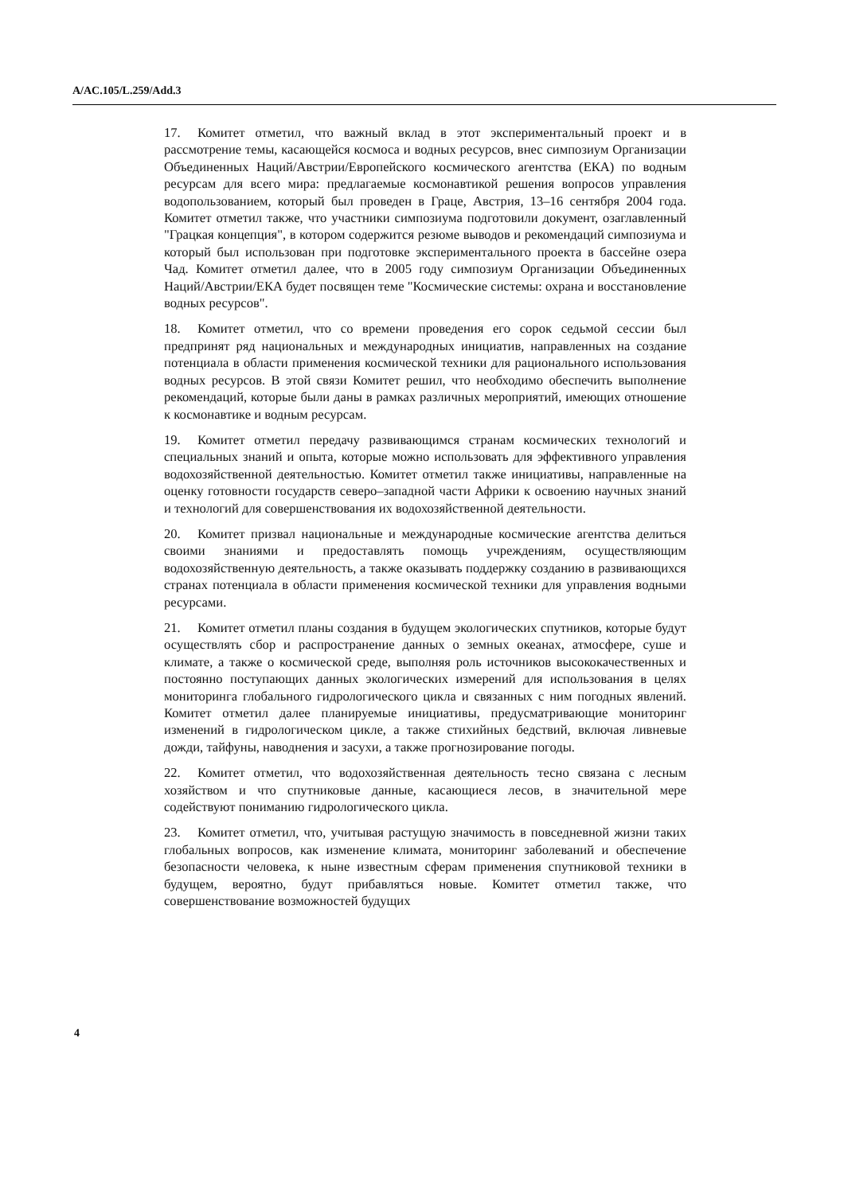A/AC.105/L.259/Add.3
17. Комитет отметил, что важный вклад в этот экспериментальный проект и в рассмотрение темы, касающейся космоса и водных ресурсов, внес симпозиум Организации Объединенных Наций/Австрии/Европейского космического агентства (ЕКА) по водным ресурсам для всего мира: предлагаемые космонавтикой решения вопросов управления водопользованием, который был проведен в Граце, Австрия, 13–16 сентября 2004 года. Комитет отметил также, что участники симпозиума подготовили документ, озаглавленный "Грацкая концепция", в котором содержится резюме выводов и рекомендаций симпозиума и который был использован при подготовке экспериментального проекта в бассейне озера Чад. Комитет отметил далее, что в 2005 году симпозиум Организации Объединенных Наций/Австрии/ЕКА будет посвящен теме "Космические системы: охрана и восстановление водных ресурсов".
18. Комитет отметил, что со времени проведения его сорок седьмой сессии был предпринят ряд национальных и международных инициатив, направленных на создание потенциала в области применения космической техники для рационального использования водных ресурсов. В этой связи Комитет решил, что необходимо обеспечить выполнение рекомендаций, которые были даны в рамках различных мероприятий, имеющих отношение к космонавтике и водным ресурсам.
19. Комитет отметил передачу развивающимся странам космических технологий и специальных знаний и опыта, которые можно использовать для эффективного управления водохозяйственной деятельностью. Комитет отметил также инициативы, направленные на оценку готовности государств северо–западной части Африки к освоению научных знаний и технологий для совершенствования их водохозяйственной деятельности.
20. Комитет призвал национальные и международные космические агентства делиться своими знаниями и предоставлять помощь учреждениям, осуществляющим водохозяйственную деятельность, а также оказывать поддержку созданию в развивающихся странах потенциала в области применения космической техники для управления водными ресурсами.
21. Комитет отметил планы создания в будущем экологических спутников, которые будут осуществлять сбор и распространение данных о земных океанах, атмосфере, суше и климате, а также о космической среде, выполняя роль источников высококачественных и постоянно поступающих данных экологических измерений для использования в целях мониторинга глобального гидрологического цикла и связанных с ним погодных явлений. Комитет отметил далее планируемые инициативы, предусматривающие мониторинг изменений в гидрологическом цикле, а также стихийных бедствий, включая ливневые дожди, тайфуны, наводнения и засухи, а также прогнозирование погоды.
22. Комитет отметил, что водохозяйственная деятельность тесно связана с лесным хозяйством и что спутниковые данные, касающиеся лесов, в значительной мере содействуют пониманию гидрологического цикла.
23. Комитет отметил, что, учитывая растущую значимость в повседневной жизни таких глобальных вопросов, как изменение климата, мониторинг заболеваний и обеспечение безопасности человека, к ныне известным сферам применения спутниковой техники в будущем, вероятно, будут прибавляться новые. Комитет отметил также, что совершенствование возможностей будущих
4